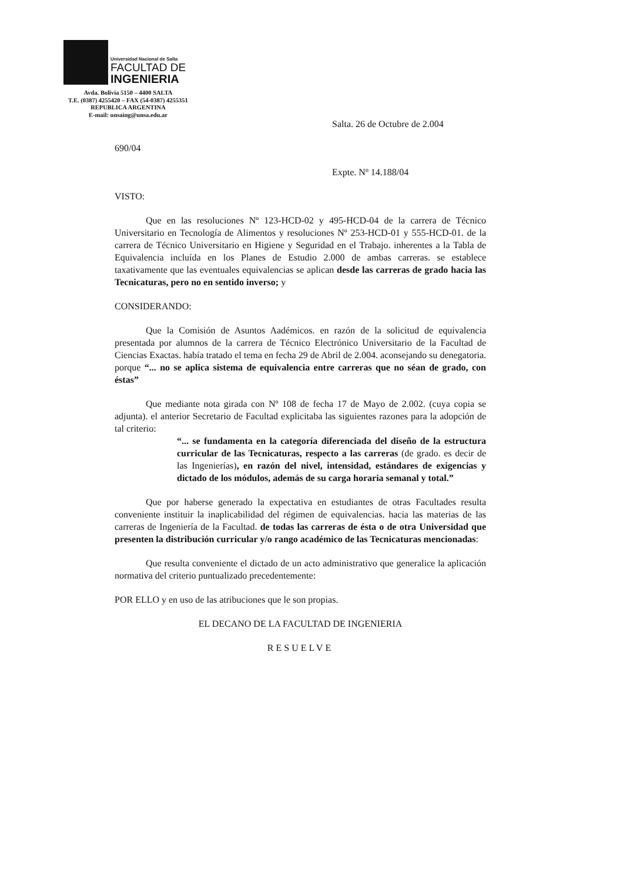Universidad Nacional de Salta
FACULTAD DE
INGENIERIA
Avda. Bolivia 5150 – 4400 SALTA
T.E. (0387) 4255420 – FAX (54-0387) 4255351
REPUBLICA ARGENTINA
E-mail: unsaing@unsa.edu.ar
Salta. 26 de Octubre de 2.004
690/04
Expte. Nº 14.188/04
VISTO:
Que en las resoluciones Nº 123-HCD-02 y 495-HCD-04 de la carrera de Técnico Universitario en Tecnología de Alimentos y resoluciones Nº 253-HCD-01 y 555-HCD-01. de la carrera de Técnico Universitario en Higiene y Seguridad en el Trabajo. inherentes a la Tabla de Equivalencia incluída en los Planes de Estudio 2.000 de ambas carreras. se establece taxativamente que las eventuales equivalencias se aplican desde las carreras de grado hacia las Tecnicaturas, pero no en sentido inverso; y
CONSIDERANDO:
Que la Comisión de Asuntos Aadémicos. en razón de la solicitud de equivalencia presentada por alumnos de la carrera de Técnico Electrónico Universitario de la Facultad de Ciencias Exactas. había tratado el tema en fecha 29 de Abril de 2.004. aconsejando su denegatoria. porque “... no se aplica sistema de equivalencia entre carreras que no séan de grado, con éstas”
Que mediante nota girada con Nº 108 de fecha 17 de Mayo de 2.002. (cuya copia se adjunta). el anterior Secretario de Facultad explicitaba las siguientes razones para la adopción de tal criterio:
“... se fundamenta en la categoría diferenciada del diseño de la estructura curricular de las Tecnicaturas, respecto a las carreras (de grado. es decir de las Ingenierías), en razón del nivel, intensidad, estándares de exigencias y dictado de los módulos, además de su carga horaria semanal y total.”
Que por haberse generado la expectativa en estudiantes de otras Facultades resulta conveniente instituir la inaplicabilidad del régimen de equivalencias. hacia las materias de las carreras de Ingeniería de la Facultad. de todas las carreras de ésta o de otra Universidad que presenten la distribución curricular y/o rango académico de las Tecnicaturas mencionadas:
Que resulta conveniente el dictado de un acto administrativo que generalice la aplicación normativa del criterio puntualizado precedentemente:
POR ELLO y en uso de las atribuciones que le son propias.
EL DECANO DE LA FACULTAD DE INGENIERIA
RESUELVE